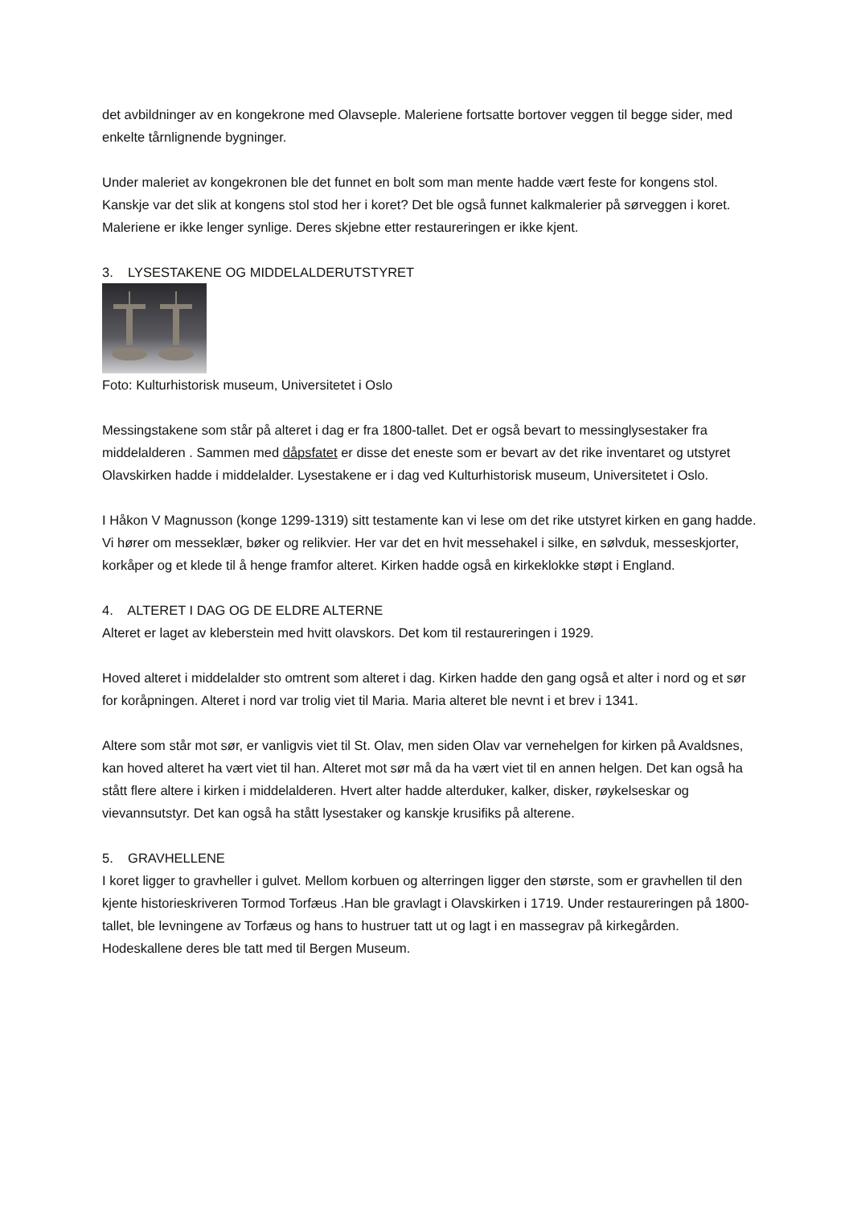det avbildninger av en kongekrone med Olavseple. Maleriene fortsatte bortover veggen til begge sider, med enkelte tårnlignende bygninger.
Under maleriet av kongekronen ble det funnet en bolt som man mente hadde vært feste for kongens stol. Kanskje var det slik at kongens stol stod her i koret? Det ble også funnet kalkmalerier på sørveggen i koret. Maleriene er ikke lenger synlige. Deres skjebne etter restaureringen er ikke kjent.
3. LYSESTAKENE OG MIDDELALDERUTSTYRET
Foto: Kulturhistorisk museum, Universitetet i Oslo
Messingstakene som står på alteret i dag er fra 1800-tallet. Det er også bevart to messinglysestaker fra middelalderen . Sammen med dåpsfatet er disse det eneste som er bevart av det rike inventaret og utstyret Olavskirken hadde i middelalder. Lysestakene er i dag ved Kulturhistorisk museum, Universitetet i Oslo.
I Håkon V Magnusson (konge 1299-1319) sitt testamente kan vi lese om det rike utstyret kirken en gang hadde. Vi hører om messeklær, bøker og relikvier. Her var det en hvit messehakel i silke, en sølvduk, messeskjorter, korkåper og et klede til å henge framfor alteret. Kirken hadde også en kirkeklokke støpt i England.
4. ALTERET I DAG OG DE ELDRE ALTERNE
Alteret er laget av kleberstein med hvitt olavskors. Det kom til restaureringen i 1929.
Hoved alteret i middelalder sto omtrent som alteret i dag. Kirken hadde den gang også et alter i nord og et sør for koråpningen. Alteret i nord var trolig viet til Maria. Maria alteret ble nevnt i et brev i 1341.
Altere som står mot sør, er vanligvis viet til St. Olav, men siden Olav var vernehelgen for kirken på Avaldsnes, kan hoved alteret ha vært viet til han. Alteret mot sør må da ha vært viet til en annen helgen. Det kan også ha stått flere altere i kirken i middelalderen. Hvert alter hadde alterduker, kalker, disker, røykelseskar og vievannsutstyr. Det kan også ha stått lysestaker og kanskje krusifiks på alterene.
5. GRAVHELLENE
I koret ligger to gravheller i gulvet. Mellom korbuen og alterringen ligger den største, som er gravhellen til den kjente historieskriveren Tormod Torfæus .Han ble gravlagt i Olavskirken i 1719. Under restaureringen på 1800-tallet, ble levningene av Torfæus og hans to hustruer tatt ut og lagt i en massegrav på kirkegården. Hodeskallene deres ble tatt med til Bergen Museum.